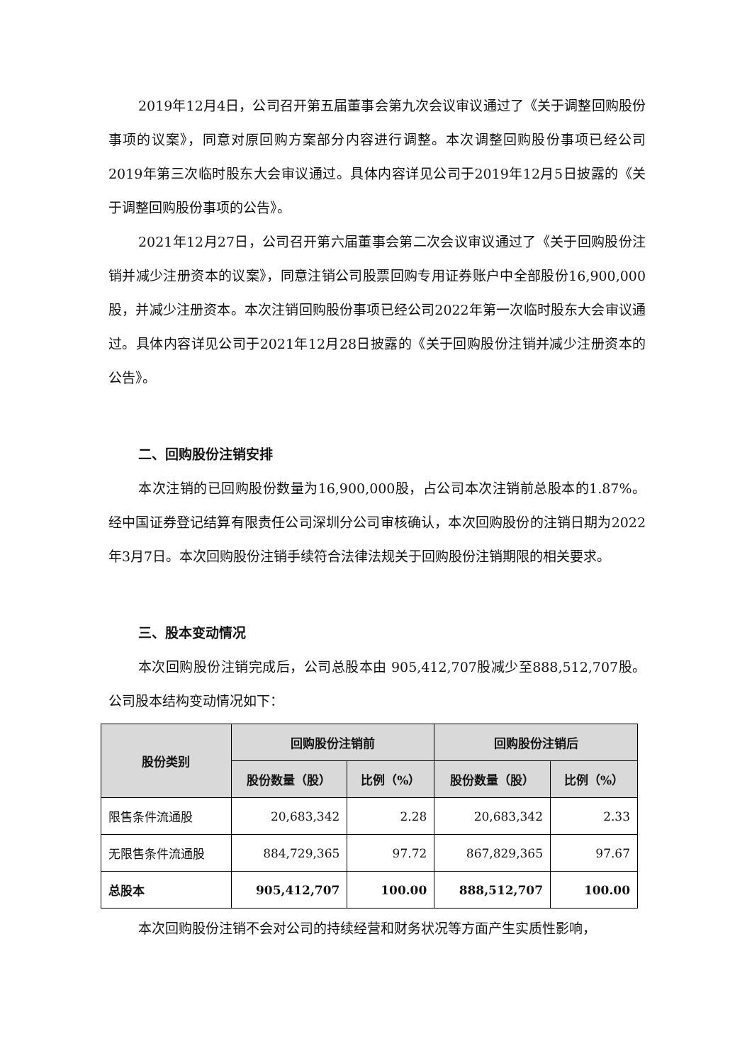2019年12月4日，公司召开第五届董事会第九次会议审议通过了《关于调整回购股份事项的议案》，同意对原回购方案部分内容进行调整。本次调整回购股份事项已经公司2019年第三次临时股东大会审议通过。具体内容详见公司于2019年12月5日披露的《关于调整回购股份事项的公告》。
2021年12月27日，公司召开第六届董事会第二次会议审议通过了《关于回购股份注销并减少注册资本的议案》，同意注销公司股票回购专用证券账户中全部股份16,900,000股，并减少注册资本。本次注销回购股份事项已经公司2022年第一次临时股东大会审议通过。具体内容详见公司于2021年12月28日披露的《关于回购股份注销并减少注册资本的公告》。
二、回购股份注销安排
本次注销的已回购股份数量为16,900,000股，占公司本次注销前总股本的1.87%。经中国证券登记结算有限责任公司深圳分公司审核确认，本次回购股份的注销日期为2022年3月7日。本次回购股份注销手续符合法律法规关于回购股份注销期限的相关要求。
三、股本变动情况
本次回购股份注销完成后，公司总股本由 905,412,707股减少至888,512,707股。公司股本结构变动情况如下：
| 股份类别 | 回购股份注销前 | | 回购股份注销后 | |
| --- | --- | --- | --- | --- |
| | 股份数量（股） | 比例（%） | 股份数量（股） | 比例（%） |
| 限售条件流通股 | 20,683,342 | 2.28 | 20,683,342 | 2.33 |
| 无限售条件流通股 | 884,729,365 | 97.72 | 867,829,365 | 97.67 |
| 总股本 | 905,412,707 | 100.00 | 888,512,707 | 100.00 |
本次回购股份注销不会对公司的持续经营和财务状况等方面产生实质性影响，